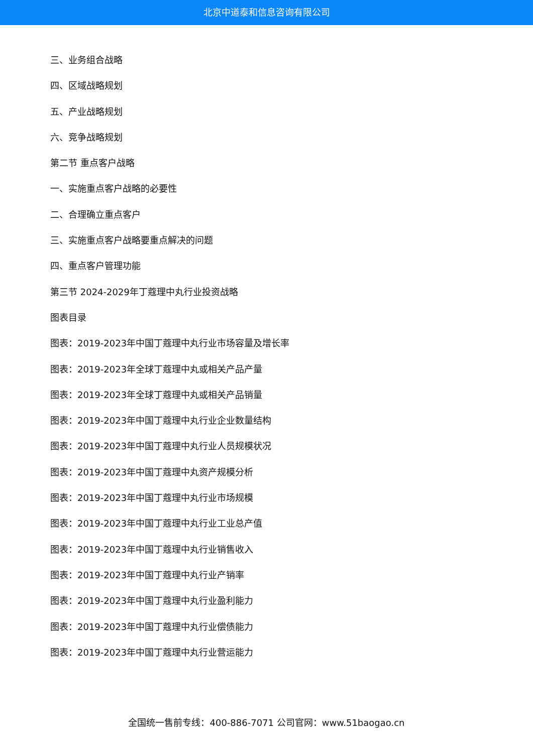北京中道泰和信息咨询有限公司
三、业务组合战略
四、区域战略规划
五、产业战略规划
六、竞争战略规划
第二节 重点客户战略
一、实施重点客户战略的必要性
二、合理确立重点客户
三、实施重点客户战略要重点解决的问题
四、重点客户管理功能
第三节 2024-2029年丁蔻理中丸行业投资战略
图表目录
图表：2019-2023年中国丁蔻理中丸行业市场容量及增长率
图表：2019-2023年全球丁蔻理中丸或相关产品产量
图表：2019-2023年全球丁蔻理中丸或相关产品销量
图表：2019-2023年中国丁蔻理中丸行业企业数量结构
图表：2019-2023年中国丁蔻理中丸行业人员规模状况
图表：2019-2023年中国丁蔻理中丸资产规模分析
图表：2019-2023年中国丁蔻理中丸行业市场规模
图表：2019-2023年中国丁蔻理中丸行业工业总产值
图表：2019-2023年中国丁蔻理中丸行业销售收入
图表：2019-2023年中国丁蔻理中丸行业产销率
图表：2019-2023年中国丁蔻理中丸行业盈利能力
图表：2019-2023年中国丁蔻理中丸行业偿债能力
图表：2019-2023年中国丁蔻理中丸行业营运能力
全国统一售前专线：400-886-7071 公司官网：www.51baogao.cn